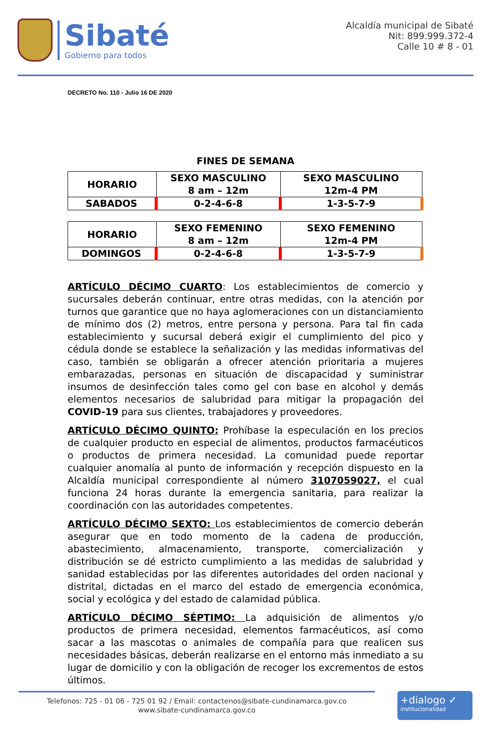Sibaté
Gobierno para todos
Alcaldía municipal de Sibaté
Nit: 899.999.372-4
Calle 10 # 8 - 01
DECRETO No. 110 - Julio 16 DE 2020
FINES DE SEMANA
| HORARIO | SEXO MASCULINO 8 am – 12m | SEXO MASCULINO 12m-4 PM |
| SABADOS | 0-2-4-6-8 | 1-3-5-7-9 |
| HORARIO | SEXO FEMENINO 8 am – 12m | SEXO FEMENINO 12m-4 PM |
| DOMINGOS | 0-2-4-6-8 | 1-3-5-7-9 |
ARTÍCULO DÉCIMO CUARTO: Los establecimientos de comercio y sucursales deberán continuar, entre otras medidas, con la atención por turnos que garantice que no haya aglomeraciones con un distanciamiento de mínimo dos (2) metros, entre persona y persona. Para tal fin cada establecimiento y sucursal deberá exigir el cumplimiento del pico y cédula donde se establece la señalización y las medidas informativas del caso, también se obligarán a ofrecer atención prioritaria a mujeres embarazadas, personas en situación de discapacidad y suministrar insumos de desinfección tales como gel con base en alcohol y demás elementos necesarios de salubridad para mitigar la propagación del COVID-19 para sus clientes, trabajadores y proveedores.
ARTÍCULO DÉCIMO QUINTO: Prohíbase la especulación en los precios de cualquier producto en especial de alimentos, productos farmacéuticos o productos de primera necesidad. La comunidad puede reportar cualquier anomalía al punto de información y recepción dispuesto en la Alcaldía municipal correspondiente al número 3107059027, el cual funciona 24 horas durante la emergencia sanitaria, para realizar la coordinación con las autoridades competentes.
ARTÍCULO DÉCIMO SEXTO: Los establecimientos de comercio deberán asegurar que en todo momento de la cadena de producción, abastecimiento, almacenamiento, transporte, comercialización y distribución se dé estricto cumplimiento a las medidas de salubridad y sanidad establecidas por las diferentes autoridades del orden nacional y distrital, dictadas en el marco del estado de emergencia económica, social y ecológica y del estado de calamidad pública.
ARTÍCULO DÉCIMO SÉPTIMO: La adquisición de alimentos y/o productos de primera necesidad, elementos farmacéuticos, así como sacar a las mascotas o animales de compañía para que realicen sus necesidades básicas, deberán realizarse en el entorno más inmediato a su lugar de domicilio y con la obligación de recoger los excrementos de estos últimos.
Telefonos: 725 - 01 06 - 725 01 92 / Email: contactenos@sibate-cundinamarca.gov.co
www.sibate-cundinamarca.gov.co
+dialogo ✓
institucionalidad